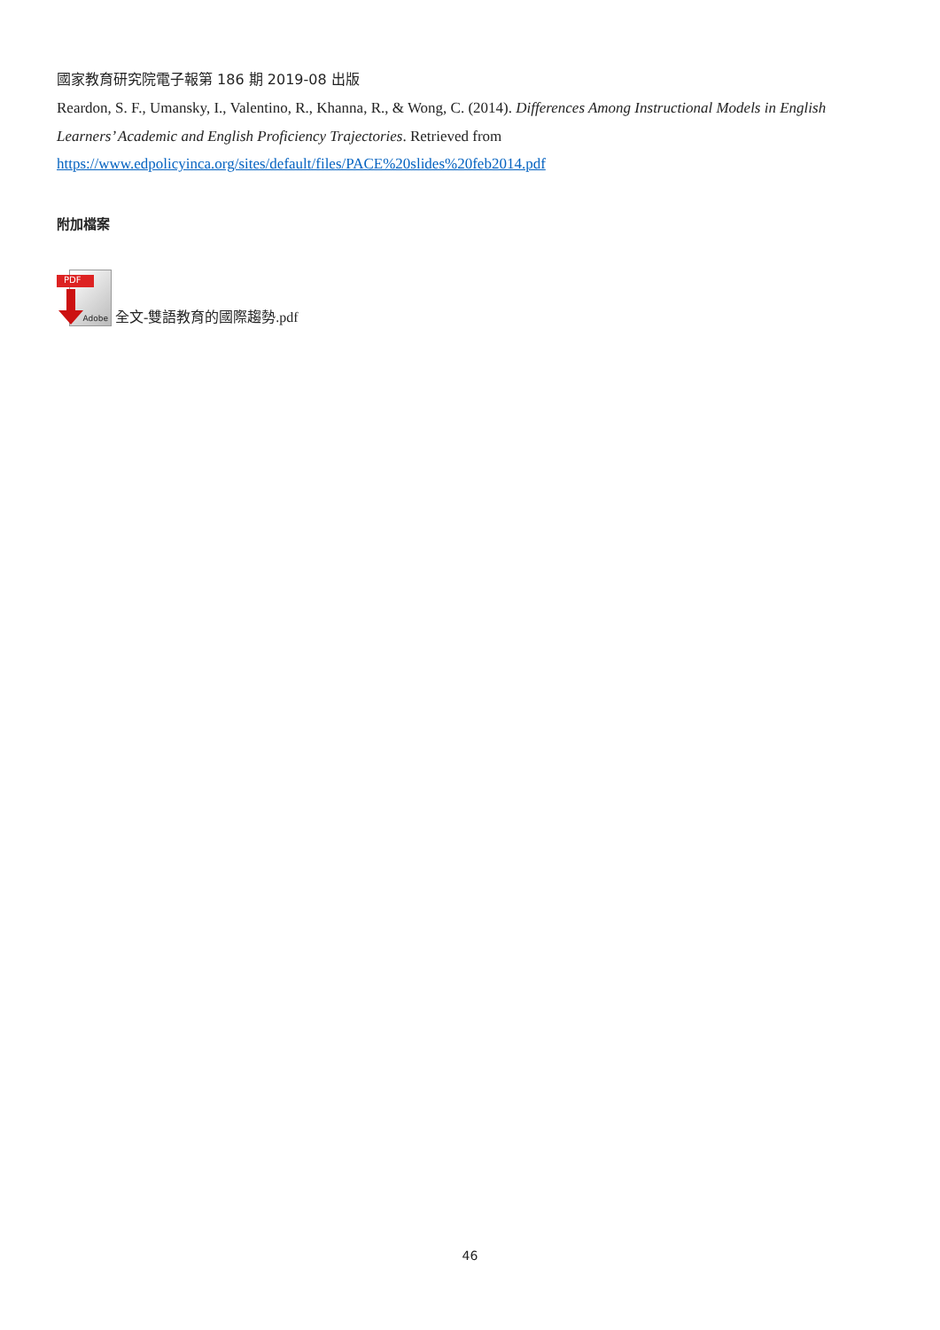國家教育研究院電子報第 186 期 2019-08 出版
Reardon, S. F., Umansky, I., Valentino, R., Khanna, R., & Wong, C. (2014). Differences Among Instructional Models in English Learners’ Academic and English Proficiency Trajectories. Retrieved from
https://www.edpolicyinca.org/sites/default/files/PACE%20slides%20feb2014.pdf
附加檔案
PDF
Adobe
全文-雙語教育的國際趨勢.pdf
46